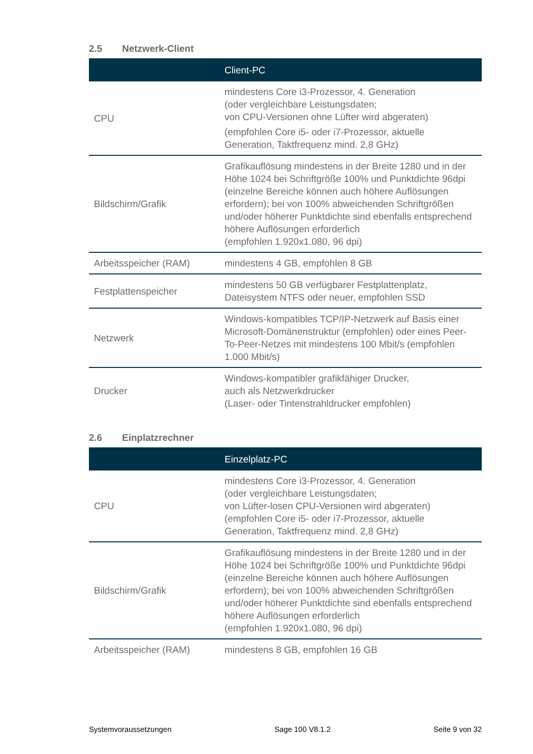2.5 Netzwerk-Client
| | Client-PC |
| --- | --- |
| CPU | mindestens Core i3-Prozessor, 4. Generation (oder vergleichbare Leistungsdaten; von CPU-Versionen ohne Lüfter wird abgeraten) (empfohlen Core i5- oder i7-Prozessor, aktuelle Generation, Taktfrequenz mind. 2,8 GHz) |
| Bildschirm/Grafik | Grafikauflösung mindestens in der Breite 1280 und in der Höhe 1024 bei Schriftgröße 100% und Punktdichte 96dpi (einzelne Bereiche können auch höhere Auflösungen erfordern); bei von 100% abweichenden Schriftgrößen und/oder höherer Punktdichte sind ebenfalls entsprechend höhere Auflösungen erforderlich (empfohlen 1.920x1.080, 96 dpi) |
| Arbeitsspeicher (RAM) | mindestens 4 GB, empfohlen 8 GB |
| Festplattenspeicher | mindestens 50 GB verfügbarer Festplattenplatz, Dateisystem NTFS oder neuer, empfohlen SSD |
| Netzwerk | Windows-kompatibles TCP/IP-Netzwerk auf Basis einer Microsoft-Domänenstruktur (empfohlen) oder eines Peer-To-Peer-Netzes mit mindestens 100 Mbit/s (empfohlen 1.000 Mbit/s) |
| Drucker | Windows-kompatibler grafikfähiger Drucker, auch als Netzwerkdrucker (Laser- oder Tintenstrahldrucker empfohlen) |
2.6 Einplatzrechner
| | Einzelplatz-PC |
| --- | --- |
| CPU | mindestens Core i3-Prozessor, 4. Generation (oder vergleichbare Leistungsdaten; von Lüfter-losen CPU-Versionen wird abgeraten) (empfohlen Core i5- oder i7-Prozessor, aktuelle Generation, Taktfrequenz mind. 2,8 GHz) |
| Bildschirm/Grafik | Grafikauflösung mindestens in der Breite 1280 und in der Höhe 1024 bei Schriftgröße 100% und Punktdichte 96dpi (einzelne Bereiche können auch höhere Auflösungen erfordern); bei von 100% abweichenden Schriftgrößen und/oder höherer Punktdichte sind ebenfalls entsprechend höhere Auflösungen erforderlich (empfohlen 1.920x1.080, 96 dpi) |
| Arbeitsspeicher (RAM) | mindestens 8 GB, empfohlen 16 GB |
Systemvoraussetzungen Sage 100 V8.1.2 Seite 9 von 32